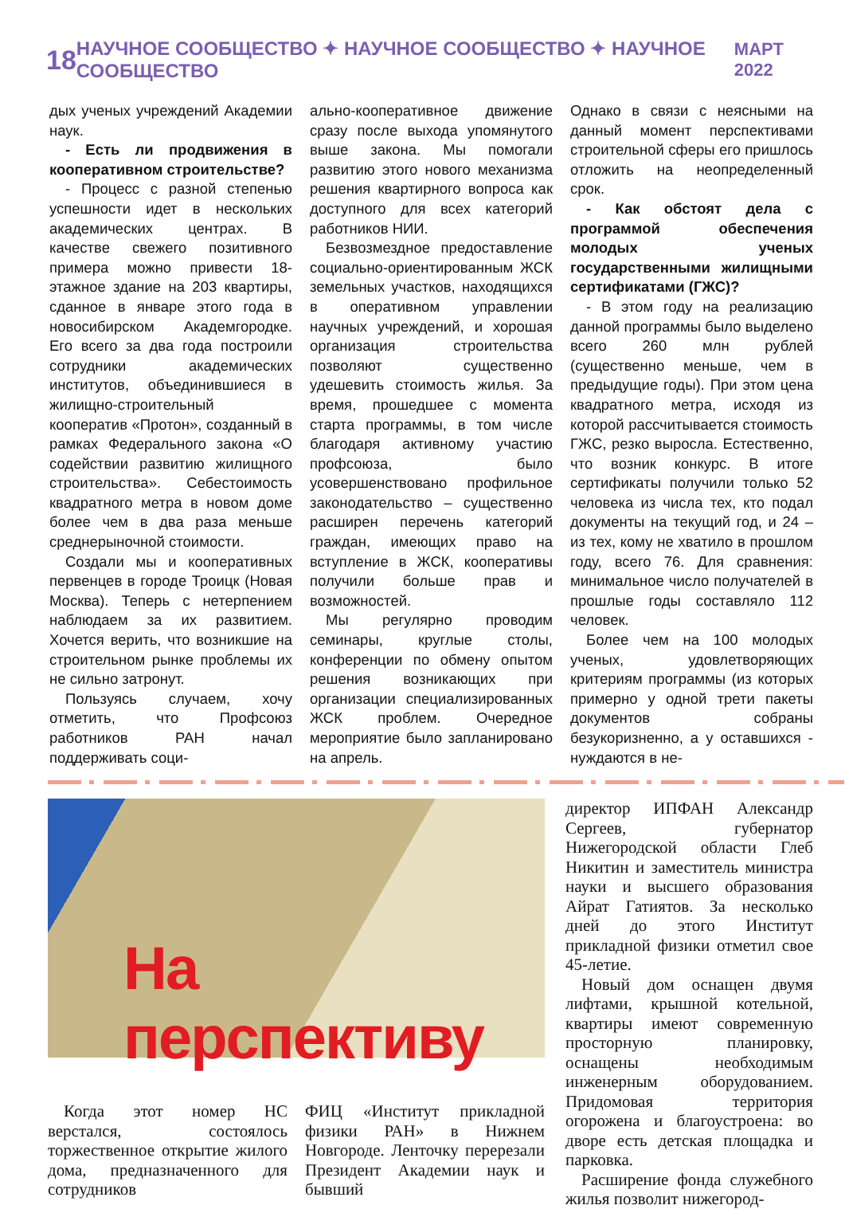18 НАУЧНОЕ СООБЩЕСТВО ✦ НАУЧНОЕ СООБЩЕСТВО ✦ НАУЧНОЕ СООБЩЕСТВО МАРТ 2022
дых ученых учреждений Академии наук.
- Есть ли продвижения в кооперативном строительстве?
- Процесс с разной степенью успешности идет в нескольких академических центрах. В качестве свежего позитивного примера можно привести 18-этажное здание на 203 квартиры, сданное в январе этого года в новосибирском Академгородке. Его всего за два года построили сотрудники академических институтов, объединившиеся в жилищно-строительный кооператив «Протон», созданный в рамках Федерального закона «О содействии развитию жилищного строительства». Себестоимость квадратного метра в новом доме более чем в два раза меньше среднерыночной стоимости.
Создали мы и кооперативных первенцев в городе Троицк (Новая Москва). Теперь с нетерпением наблюдаем за их развитием. Хочется верить, что возникшие на строительном рынке проблемы их не сильно затронут.
Пользуясь случаем, хочу отметить, что Профсоюз работников РАН начал поддерживать соци-
ально-кооперативное движение сразу после выхода упомянутого выше закона. Мы помогали развитию этого нового механизма решения квартирного вопроса как доступного для всех категорий работников НИИ.
Безвозмездное предоставление социально-ориентированным ЖСК земельных участков, находящихся в оперативном управлении научных учреждений, и хорошая организация строительства позволяют существенно удешевить стоимость жилья. За время, прошедшее с момента старта программы, в том числе благодаря активному участию профсоюза, было усовершенствовано профильное законодательство – существенно расширен перечень категорий граждан, имеющих право на вступление в ЖСК, кооперативы получили больше прав и возможностей.
Мы регулярно проводим семинары, круглые столы, конференции по обмену опытом решения возникающих при организации специализированных ЖСК проблем. Очередное мероприятие было запланировано на апрель.
Однако в связи с неясными на данный момент перспективами строительной сферы его пришлось отложить на неопределенный срок.
- Как обстоят дела с программой обеспечения молодых ученых государственными жилищными сертификатами (ГЖС)?
- В этом году на реализацию данной программы было выделено всего 260 млн рублей (существенно меньше, чем в предыдущие годы). При этом цена квадратного метра, исходя из которой рассчитывается стоимость ГЖС, резко выросла. Естественно, что возник конкурс. В итоге сертификаты получили только 52 человека из числа тех, кто подал документы на текущий год, и 24 – из тех, кому не хватило в прошлом году, всего 76. Для сравнения: минимальное число получателей в прошлые годы составляло 112 человек.
Более чем на 100 молодых ученых, удовлетворяющих критериям программы (из которых примерно у одной трети пакеты документов собраны безукоризненно, а у оставшихся - нуждаются в не-
На перспективу
Когда этот номер НС верстался, состоялось торжественное открытие жилого дома, предназначенного для сотрудников
ФИЦ «Институт прикладной физики РАН» в Нижнем Новгороде. Ленточку перерезали Президент Академии наук и бывший
директор ИПФАН Александр Сергеев, губернатор Нижегородской области Глеб Никитин и заместитель министра науки и высшего образования Айрат Гатиятов. За несколько дней до этого Институт прикладной физики отметил свое 45-летие.
Новый дом оснащен двумя лифтами, крышной котельной, квартиры имеют современную просторную планировку, оснащены необходимым инженерным оборудованием. Придомовая территория огорожена и благоустроена: во дворе есть детская площадка и парковка.
Расширение фонда служебного жилья позволит нижегород-